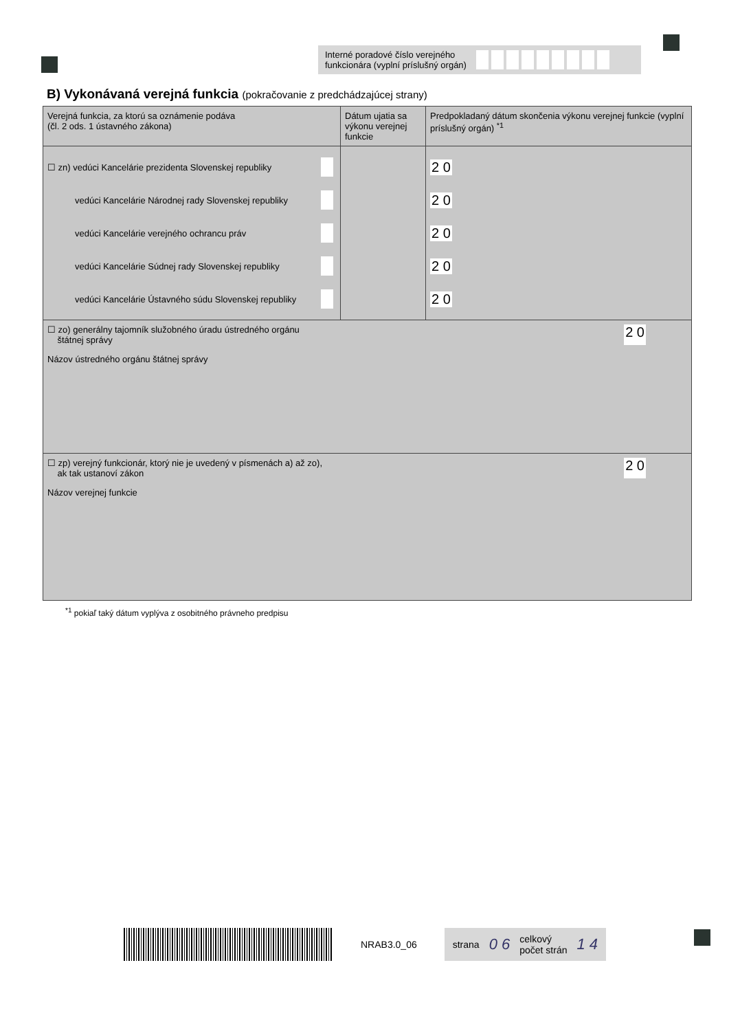Interné poradové číslo verejného funkcionára (vyplní príslušný orgán)
B) Vykonávaná verejná funkcia (pokračovanie z predchádzajúcej strany)
| Verejná funkcia, za ktorú sa oznámenie podáva (čl. 2 ods. 1 ústavného zákona) | Dátum ujatia sa výkonu verejnej funkcie | Predpokladaný dátum skončenia výkonu verejnej funkcie (vyplní príslušný orgán) <sup>*1</sup> |
| --- | --- | --- |
| ☐ zn) vedúci Kancelárie prezidenta Slovenskej republiky vedúci Kancelárie Národnej rady Slovenskej republiky vedúci Kancelárie verejného ochrancu práv vedúci Kancelárie Súdnej rady Slovenskej republiky vedúci Kancelárie Ústavného súdu Slovenskej republiky | | 2 0 2 0 2 0 2 0 2 0 |
| ☐ zo) generálny tajomník služobného úradu ústredného orgánu štátnej správy 2 0 Názov ústredného orgánu štátnej správy | | |
| ☐ zp) verejný funkcionár, ktorý nie je uvedený v písmenách a) až zo), ak tak ustanoví zákon 2 0 Názov verejnej funkcie | | |
<sup>*1</sup> pokiaľ taký dátum vyplýva z osobitného právneho predpisu
NRAB3.0_06
strana 0 6 celkový
počet strán 1 4